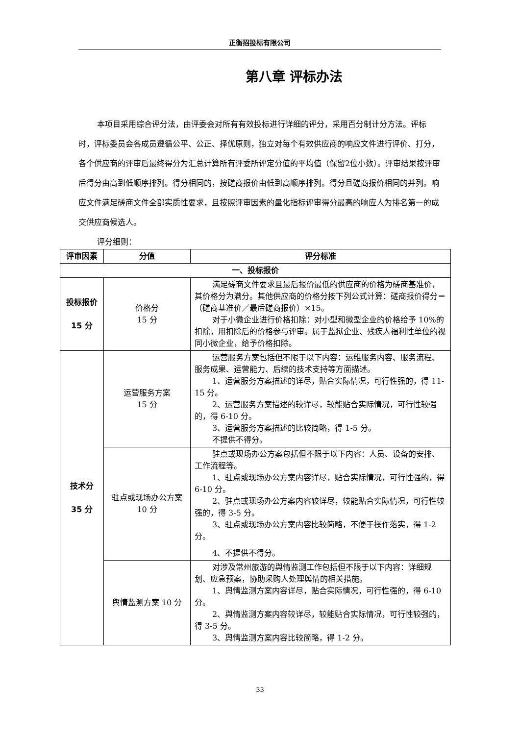正衡招投标有限公司
第八章 评标办法
本项目采用综合评分法，由评委会对所有有效投标进行详细的评分，采用百分制计分方法。评标时，评标委员会各成员遵循公平、公正、择优原则，独立对每个有效供应商的响应文件进行评价、打分，各个供应商的评审后最终得分为汇总计算所有评委所评定分值的平均值（保留2位小数）。评审结果按评审后得分由高到低顺序排列。得分相同的，按磋商报价由低到高顺序排列。得分且磋商报价相同的并列。响应文件满足磋商文件全部实质性要求，且按照评审因素的量化指标评审得分最高的响应人为排名第一的成交供应商候选人。
评分细则：
| 评审因素 | 分值 | 评分标准 |
| --- | --- | --- |
| 一、投标报价 | | |
| 投标报价 15 分 | 价格分 15 分 | 满足磋商文件要求且最后报价最低的供应商的价格为磋商基准价，其价格分为满分。其他供应商的价格分按下列公式计算：磋商报价得分＝（磋商基准价／最后磋商报价）×15。 对于小微企业进行价格扣除：对小型和微型企业的价格给予 10%的扣除，用扣除后的价格参与评审。属于监狱企业、残疾人福利性单位的视同小微企业，给予价格扣除。 |
| 技术分 35 分 | 运营服务方案 15 分 | 运营服务方案包括但不限于以下内容：运维服务内容、服务流程、服务成果、运营能力、后续的技术支持等方面描述。 1、运营服务方案描述的详尽，贴合实际情况，可行性强的，得 11-15 分。 2、运营服务方案描述的较详尽，较能贴合实际情况，可行性较强的，得 6-10 分。 3、运营服务方案描述的比较简略，得 1-5 分。 不提供不得分。 |
| | 驻点或现场办公方案 10 分 | 驻点或现场办公方案包括但不限于以下内容：人员、设备的安排、工作流程等。 1、驻点或现场办公方案内容详尽，贴合实际情况，可行性强的，得 6-10 分。 2、驻点或现场办公方案内容较详尽，较能贴合实际情况，可行性较强的，得 3-5 分。 3、驻点或现场办公方案内容比较简略，不便于操作落实，得 1-2 分。 4、不提供不得分。 |
| | 舆情监测方案 10 分 | 对涉及常州旅游的舆情监测工作包括但不限于以下内容：详细规划、应急预案，协助采购人处理舆情的相关措施。 1、舆情监测方案内容详尽，贴合实际情况，可行性强的，得 6-10 分。 2、舆情监测方案内容较详尽，较能贴合实际情况，可行性较强的，得 3-5 分。 3、舆情监测方案内容比较简略，得 1-2 分。 |
33